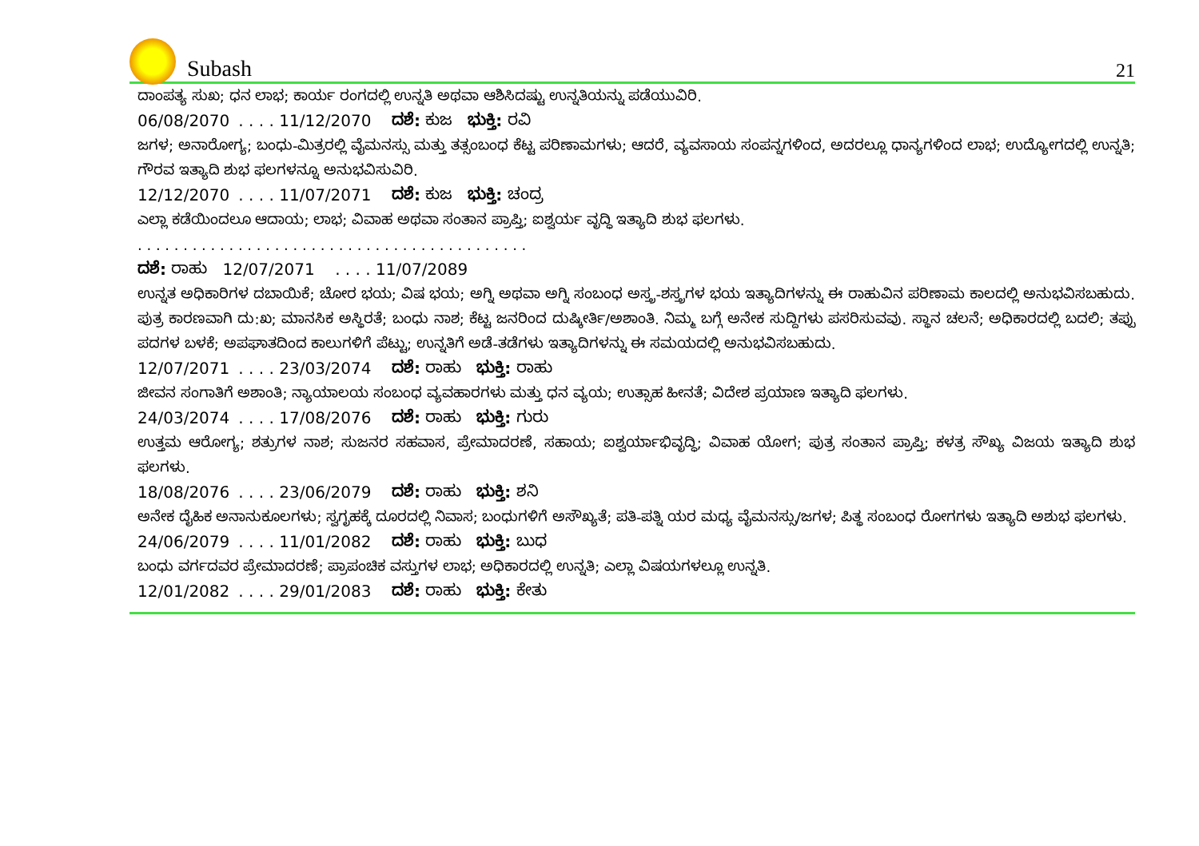Subash
21
ದಾಂಪತ್ಯ ಸುಖ; ಧನ ಲಾಭ; ಕಾರ್ಯ ರಂಗದಲ್ಲಿ ಉನ್ನತಿ ಅಥವಾ ಆಶಿಸಿದಷ್ಟು ಉನ್ನತಿಯನ್ನು ಪಡೆಯುವಿರಿ.
06/08/2070 . . . . 11/12/2070 ದಶೆ: ಕುಜ ಭುಕ್ತಿ: ರವಿ
ಜಗಳ; ಅನಾರೋಗ್ಯ; ಬಂಧು-ಮಿತ್ರರಲ್ಲಿ ವೈಮನಸ್ಸು ಮತ್ತು ತತ್ಸಂಬಂಧ ಕೆಟ್ಟ ಪರಿಣಾಮಗಳು; ಆದರೆ, ವ್ಯವಸಾಯ ಸಂಪನ್ನಗಳಿಂದ, ಅದರಲ್ಲೂ ಧಾನ್ಯಗಳಿಂದ ಲಾಭ; ಉದ್ಯೋಗದಲ್ಲಿ ಉನ್ನತಿ; ಗೌರವ ಇತ್ಯಾದಿ ಶುಭ ಫಲಗಳನ್ನೂ ಅನುಭವಿಸುವಿರಿ.
12/12/2070 . . . . 11/07/2071 ದಶೆ: ಕುಜ ಭುಕ್ತಿ: ಚಂದ್ರ
ಎಲ್ಲಾ ಕಡೆಯಿಂದಲೂ ಆದಾಯ; ಲಾಭ; ವಿವಾಹ ಅಥವಾ ಸಂತಾನ ಪ್ರಾಪ್ತಿ; ಐಶ್ವರ್ಯ ವೃದ್ಧಿ ಇತ್ಯಾದಿ ಶುಭ ಫಲಗಳು.
. . . . . . . . . . . . . . . . . . . . . . . . . . . . . . . . . . . . . . . . . . .
ದಶೆ: ರಾಹು 12/07/2071 . . . . 11/07/2089
ಉನ್ನತ ಅಧಿಕಾರಿಗಳ ದಬಾಯಿಕೆ; ಚೋರ ಭಯ; ವಿಷ ಭಯ; ಅಗ್ನಿ ಅಥವಾ ಅಗ್ನಿ ಸಂಬಂಧ ಅಸ್ತ್ರ-ಶಸ್ತ್ರಗಳ ಭಯ ಇತ್ಯಾದಿಗಳನ್ನು ಈ ರಾಹುವಿನ ಪರಿಣಾಮ ಕಾಲದಲ್ಲಿ ಅನುಭವಿಸಬಹುದು. ಪುತ್ರ ಕಾರಣವಾಗಿ ದು:ಖ; ಮಾನಸಿಕ ಅಸ್ಥಿರತೆ; ಬಂಧು ನಾಶ; ಕೆಟ್ಟ ಜನರಿಂದ ದುಷ್ಕೀರ್ತಿ/ಅಶಾಂತಿ. ನಿಮ್ಮ ಬಗ್ಗೆ ಅನೇಕ ಸುದ್ದಿಗಳು ಪಸರಿಸುವವು. ಸ್ಥಾನ ಚಲನೆ; ಅಧಿಕಾರದಲ್ಲಿ ಬದಲಿ; ತಪ್ಪು ಪದಗಳ ಬಳಕೆ; ಅಪಘಾತದಿಂದ ಕಾಲುಗಳಿಗೆ ಪೆಟ್ಟು; ಉನ್ನತಿಗೆ ಅಡೆ-ತಡೆಗಳು ಇತ್ಯಾದಿಗಳನ್ನು ಈ ಸಮಯದಲ್ಲಿ ಅನುಭವಿಸಬಹುದು.
12/07/2071 . . . . 23/03/2074 ದಶೆ: ರಾಹು ಭುಕ್ತಿ: ರಾಹು
ಜೀವನ ಸಂಗಾತಿಗೆ ಅಶಾಂತಿ; ನ್ಯಾಯಾಲಯ ಸಂಬಂಧ ವ್ಯವಹಾರಗಳು ಮತ್ತು ಧನ ವ್ಯಯ; ಉತ್ಸಾಹ ಹೀನತೆ; ವಿದೇಶ ಪ್ರಯಾಣ ಇತ್ಯಾದಿ ಫಲಗಳು.
24/03/2074 . . . . 17/08/2076 ದಶೆ: ರಾಹು ಭುಕ್ತಿ: ಗುರು
ಉತ್ತಮ ಆರೋಗ್ಯ; ಶತ್ರುಗಳ ನಾಶ; ಸುಜನರ ಸಹವಾಸ, ಪ್ರೇಮಾದರಣೆ, ಸಹಾಯ; ಐಶ್ವರ್ಯಾಭಿವೃದ್ಧಿ; ವಿವಾಹ ಯೋಗ; ಪುತ್ರ ಸಂತಾನ ಪ್ರಾಪ್ತಿ; ಕಳತ್ರ ಸೌಖ್ಯ ವಿಜಯ ಇತ್ಯಾದಿ ಶುಭ ಫಲಗಳು.
18/08/2076 . . . . 23/06/2079 ದಶೆ: ರಾಹು ಭುಕ್ತಿ: ಶನಿ
ಅನೇಕ ದೈಹಿಕ ಅನಾನುಕೂಲಗಳು; ಸ್ವಗೃಹಕ್ಕೆ ದೂರದಲ್ಲಿ ನಿವಾಸ; ಬಂಧುಗಳಿಗೆ ಅಸೌಖ್ಯತೆ; ಪತಿ-ಪತ್ನಿ ಯರ ಮಧ್ಯ ವೈಮನಸ್ಸು/ಜಗಳ; ಪಿತ್ಥ ಸಂಬಂಧ ರೋಗಗಳು ಇತ್ಯಾದಿ ಅಶುಭ ಫಲಗಳು.
24/06/2079 . . . . 11/01/2082 ದಶೆ: ರಾಹು ಭುಕ್ತಿ: ಬುಧ
ಬಂಧು ವರ್ಗದವರ ಪ್ರೇಮಾದರಣೆ; ಪ್ರಾಪಂಚಿಕ ವಸ್ತುಗಳ ಲಾಭ; ಅಧಿಕಾರದಲ್ಲಿ ಉನ್ನತಿ; ಎಲ್ಲಾ ವಿಷಯಗಳಲ್ಲೂ ಉನ್ನತಿ.
12/01/2082 . . . . 29/01/2083 ದಶೆ: ರಾಹು ಭುಕ್ತಿ: ಕೇತು